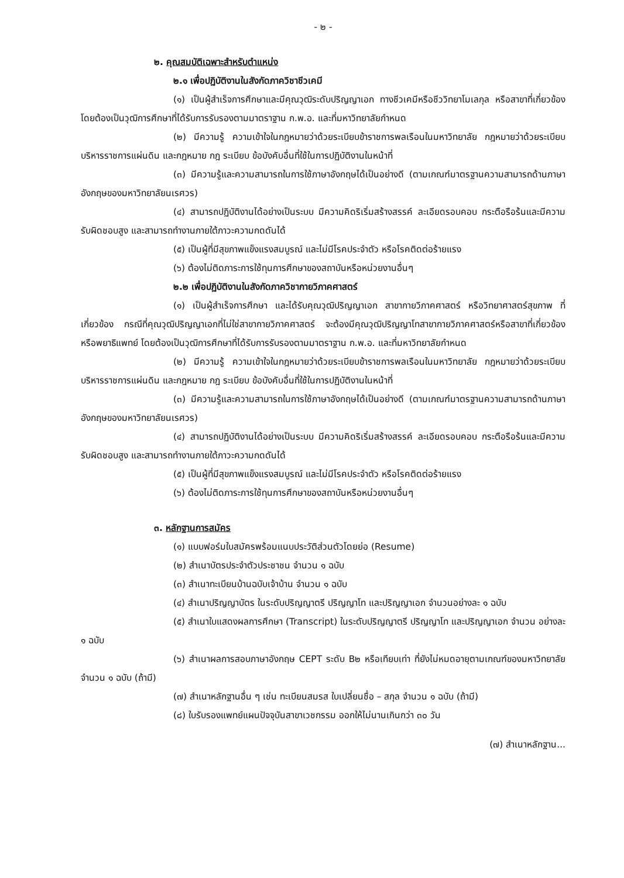- ๒ -
๒. คุณสมบัติเฉพาะสำหรับตำแหน่ง
๒.๑ เพื่อปฏิบัติงานในสังกัดภาควิชาชีวเคมี
(๑) เป็นผู้สำเร็จการศึกษาและมีคุณวุฒิระดับปริญญาเอก ทางชีวเคมีหรือชีววิทยาโมเลกุล หรือสาขาที่เกี่ยวข้อง โดยต้องเป็นวุฒิการศึกษาที่ได้รับการรับรองตามมาตราฐาน ก.พ.อ. และที่มหาวิทยาลัยกำหนด
(๒) มีความรู้ ความเข้าใจในกฎหมายว่าด้วยระเบียบข้าราชการพลเรือนในมหาวิทยาลัย กฎหมายว่าด้วยระเบียบบริหารราชการแผ่นดิน และกฎหมาย กฎ ระเบียบ ข้อบังคับอื่นที่ใช้ในการปฏิบัติงานในหน้าที่
(๓) มีความรู้และความสามารถในการใช้ภาษาอังกฤษได้เป็นอย่างดี (ตามเกณฑ์มาตรฐานความสามารถด้านภาษาอังกฤษของมหาวิทยาลัยนเรศวร)
(๔) สามารถปฏิบัติงานได้อย่างเป็นระบบ มีความคิดริเริ่มสร้างสรรค์ ละเอียดรอบคอบ กระตือรือร้นและมีความรับผิดชอบสูง และสามารถทำงานภายใต้ภาวะความกดดันได้
(๕) เป็นผู้ที่มีสุขภาพแข็งแรงสมบูรณ์ และไม่มีโรคประจำตัว หรือโรคติดต่อร้ายแรง
(๖) ต้องไม่ติดภาระการใช้ทุนการศึกษาของสถาบันหรือหน่วยงานอื่นๆ
๒.๒ เพื่อปฏิบัติงานในสังกัดภาควิชากายวิภาคศาสตร์
(๑) เป็นผู้สำเร็จการศึกษา และได้รับคุณวุฒิปริญญาเอก สาขากายวิภาคศาสตร์ หรือวิทยาศาสตร์สุขภาพ ที่เกี่ยวข้อง กรณีที่คุณวุฒิปริญญาเอกที่ไม่ใช่สาขากายวิภาคศาสตร์ จะต้องมีคุณวุฒิปริญญาโทสาขากายวิภาคศาสตร์หรือสาขาที่เกี่ยวข้อง หรือพยาธิแพทย์ โดยต้องเป็นวุฒิการศึกษาที่ได้รับการรับรองตามมาตราฐาน ก.พ.อ. และที่มหาวิทยาลัยกำหนด
(๒) มีความรู้ ความเข้าใจในกฎหมายว่าด้วยระเบียบข้าราชการพลเรือนในมหาวิทยาลัย กฎหมายว่าด้วยระเบียบบริหารราชการแผ่นดิน และกฎหมาย กฎ ระเบียบ ข้อบังคับอื่นที่ใช้ในการปฏิบัติงานในหน้าที่
(๓) มีความรู้และความสามารถในการใช้ภาษาอังกฤษได้เป็นอย่างดี (ตามเกณฑ์มาตรฐานความสามารถด้านภาษาอังกฤษของมหาวิทยาลัยนเรศวร)
(๔) สามารถปฏิบัติงานได้อย่างเป็นระบบ มีความคิดริเริ่มสร้างสรรค์ ละเอียดรอบคอบ กระตือรือร้นและมีความรับผิดชอบสูง และสามารถทำงานภายใต้ภาวะความกดดันได้
(๕) เป็นผู้ที่มีสุขภาพแข็งแรงสมบูรณ์ และไม่มีโรคประจำตัว หรือโรคติดต่อร้ายแรง
(๖) ต้องไม่ติดภาระการใช้ทุนการศึกษาของสถาบันหรือหน่วยงานอื่นๆ
๓. หลักฐานการสมัคร
(๑) แบบฟอร์มใบสมัครพร้อมแนบประวัติส่วนตัวโดยย่อ (Resume)
(๒) สำเนาบัตรประจำตัวประชาชน จำนวน ๑ ฉบับ
(๓) สำเนาทะเบียนบ้านฉบับเจ้าบ้าน จำนวน ๑ ฉบับ
(๔) สำเนาปริญญาบัตร ในระดับปริญญาตรี ปริญญาโท และปริญญาเอก จำนวนอย่างละ ๑ ฉบับ
(๕) สำเนาใบแสดงผลการศึกษา (Transcript) ในระดับปริญญาตรี ปริญญาโท และปริญญาเอก จำนวน อย่างละ ๑ ฉบับ
(๖) สำเนาผลการสอบภาษาอังกฤษ CEPT ระดับ B๒ หรือเทียบเท่า ที่ยังไม่หมดอายุตามเกณฑ์ของมหาวิทยาลัย จำนวน ๑ ฉบับ (ถ้ามี)
(๗) สำเนาหลักฐานอื่น ๆ เช่น ทะเบียนสมรส ใบเปลี่ยนชื่อ – สกุล จำนวน ๑ ฉบับ (ถ้ามี)
(๘) ใบรับรองแพทย์แผนปัจจุบันสาขาเวชกรรม ออกให้ไม่นานเกินกว่า ๓๐ วัน
(๗) สำเนาหลักฐาน...